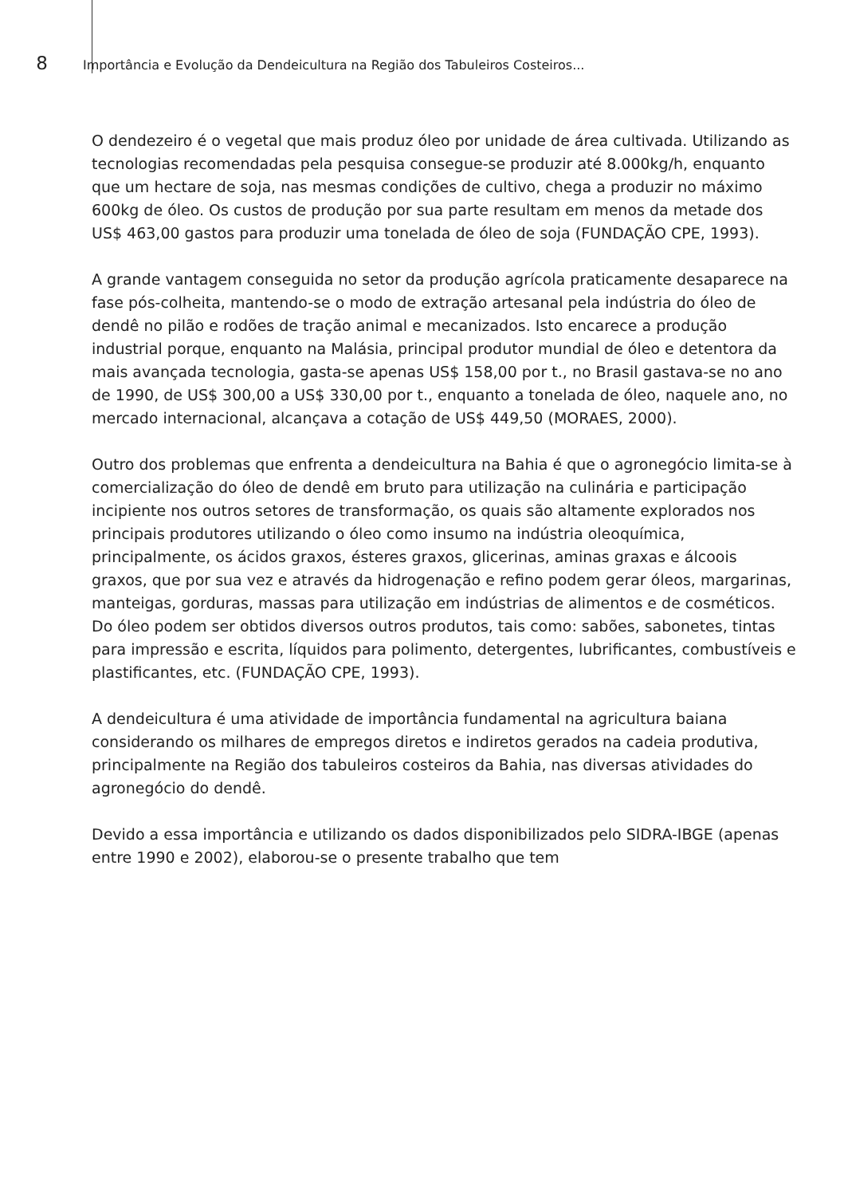8 Importância e Evolução da Dendeicultura na Região dos Tabuleiros Costeiros...
O dendezeiro é o vegetal que mais produz óleo por unidade de área cultivada. Utilizando as tecnologias recomendadas pela pesquisa consegue-se produzir até 8.000kg/h, enquanto que um hectare de soja, nas mesmas condições de cultivo, chega a produzir no máximo 600kg de óleo. Os custos de produção por sua parte resultam em menos da metade dos US$ 463,00 gastos para produzir uma tonelada de óleo de soja (FUNDAÇÃO CPE, 1993).
A grande vantagem conseguida no setor da produção agrícola praticamente desaparece na fase pós-colheita, mantendo-se o modo de extração artesanal pela indústria do óleo de dendê no pilão e rodões de tração animal e mecanizados. Isto encarece a produção industrial porque, enquanto na Malásia, principal produtor mundial de óleo e detentora da mais avançada tecnologia, gasta-se apenas US$ 158,00 por t., no Brasil gastava-se no ano de 1990, de US$ 300,00 a US$ 330,00 por t., enquanto a tonelada de óleo, naquele ano, no mercado internacional, alcançava a cotação de US$ 449,50 (MORAES, 2000).
Outro dos problemas que enfrenta a dendeicultura na Bahia é que o agronegócio limita-se à comercialização do óleo de dendê em bruto para utilização na culinária e participação incipiente nos outros setores de transformação, os quais são altamente explorados nos principais produtores utilizando o óleo como insumo na indústria oleoquímica, principalmente, os ácidos graxos, ésteres graxos, glicerinas, aminas graxas e álcoois graxos, que por sua vez e através da hidrogenação e refino podem gerar óleos, margarinas, manteigas, gorduras, massas para utilização em indústrias de alimentos e de cosméticos. Do óleo podem ser obtidos diversos outros produtos, tais como: sabões, sabonetes, tintas para impressão e escrita, líquidos para polimento, detergentes, lubrificantes, combustíveis e plastificantes, etc. (FUNDAÇÃO CPE, 1993).
A dendeicultura é uma atividade de importância fundamental na agricultura baiana considerando os milhares de empregos diretos e indiretos gerados na cadeia produtiva, principalmente na Região dos tabuleiros costeiros da Bahia, nas diversas atividades do agronegócio do dendê.
Devido a essa importância e utilizando os dados disponibilizados pelo SIDRA-IBGE (apenas entre 1990 e 2002), elaborou-se o presente trabalho que tem